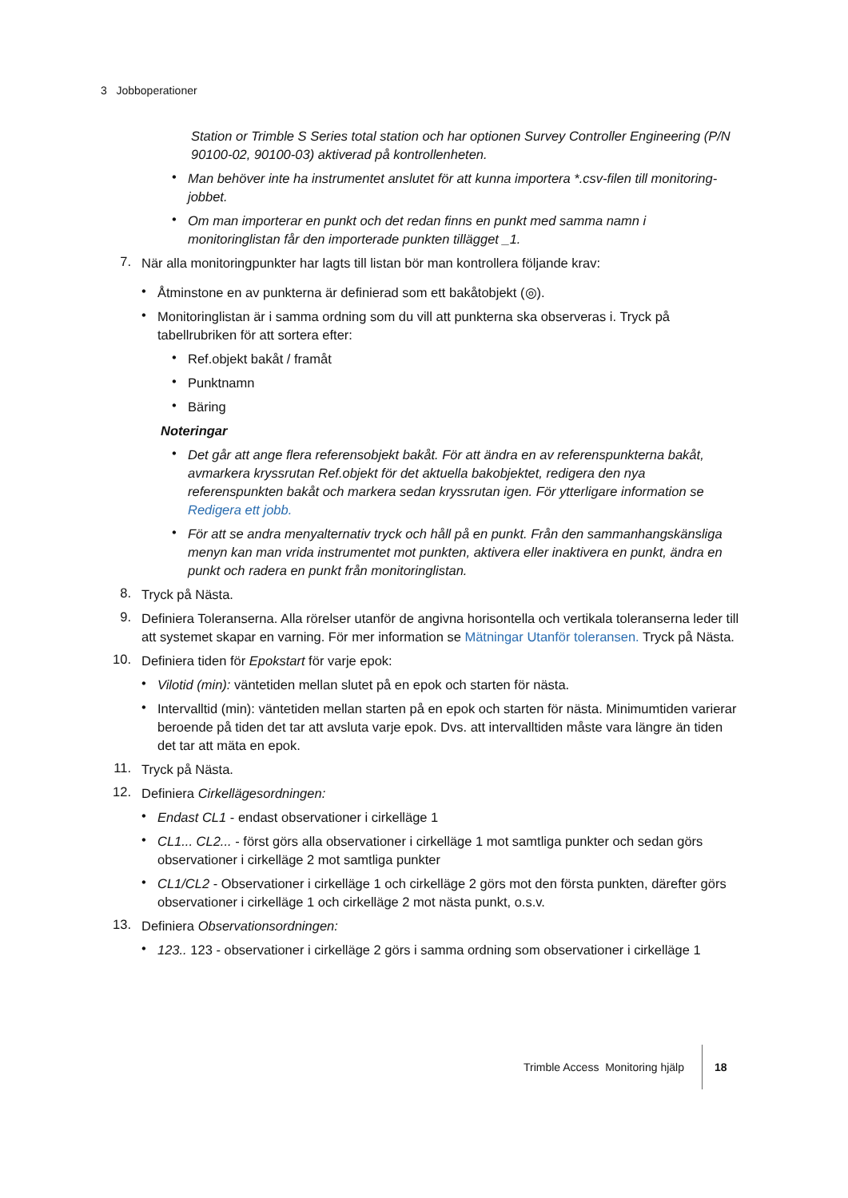3 Jobboperationer
Station or Trimble S Series total station och har optionen Survey Controller Engineering (P/N 90100-02, 90100-03) aktiverad på kontrollenheten.
•
Man behöver inte ha instrumentet anslutet för att kunna importera *.csv-filen till monitoring-jobbet.
•
Om man importerar en punkt och det redan finns en punkt med samma namn i monitoringlistan får den importerade punkten tillägget _1.
7.
När alla monitoringpunkter har lagts till listan bör man kontrollera följande krav:
•
Åtminstone en av punkterna är definierad som ett bakåtobjekt (◎).
•
Monitoringlistan är i samma ordning som du vill att punkterna ska observeras i. Tryck på tabellrubriken för att sortera efter:
•
Ref.objekt bakåt / framåt
•
Punktnamn
•
Bäring
Noteringar
•
Det går att ange flera referensobjekt bakåt. För att ändra en av referenspunkterna bakåt, avmarkera kryssrutan Ref.objekt för det aktuella bakobjektet, redigera den nya referenspunkten bakåt och markera sedan kryssrutan igen. För ytterligare information se Redigera ett jobb.
•
För att se andra menyalternativ tryck och håll på en punkt. Från den sammanhangskänsliga menyn kan man vrida instrumentet mot punkten, aktivera eller inaktivera en punkt, ändra en punkt och radera en punkt från monitoringlistan.
8.
Tryck på Nästa.
9.
Definiera Toleranserna. Alla rörelser utanför de angivna horisontella och vertikala toleranserna leder till att systemet skapar en varning. För mer information se Mätningar Utanför toleransen. Tryck på Nästa.
10.
Definiera tiden för Epokstart för varje epok:
•
Vilotid (min): väntetiden mellan slutet på en epok och starten för nästa.
•
Intervalltid (min): väntetiden mellan starten på en epok och starten för nästa. Minimumtiden varierar beroende på tiden det tar att avsluta varje epok. Dvs. att intervalltiden måste vara längre än tiden det tar att mäta en epok.
11.
Tryck på Nästa.
12.
Definiera Cirkellägesordningen:
•
Endast CL1 - endast observationer i cirkelläge 1
•
CL1... CL2... - först görs alla observationer i cirkelläge 1 mot samtliga punkter och sedan görs observationer i cirkelläge 2 mot samtliga punkter
•
CL1/CL2 - Observationer i cirkelläge 1 och cirkelläge 2 görs mot den första punkten, därefter görs observationer i cirkelläge 1 och cirkelläge 2 mot nästa punkt, o.s.v.
13.
Definiera Observationsordningen:
•
123.. 123 - observationer i cirkelläge 2 görs i samma ordning som observationer i cirkelläge 1
Trimble Access Monitoring hjälp 18